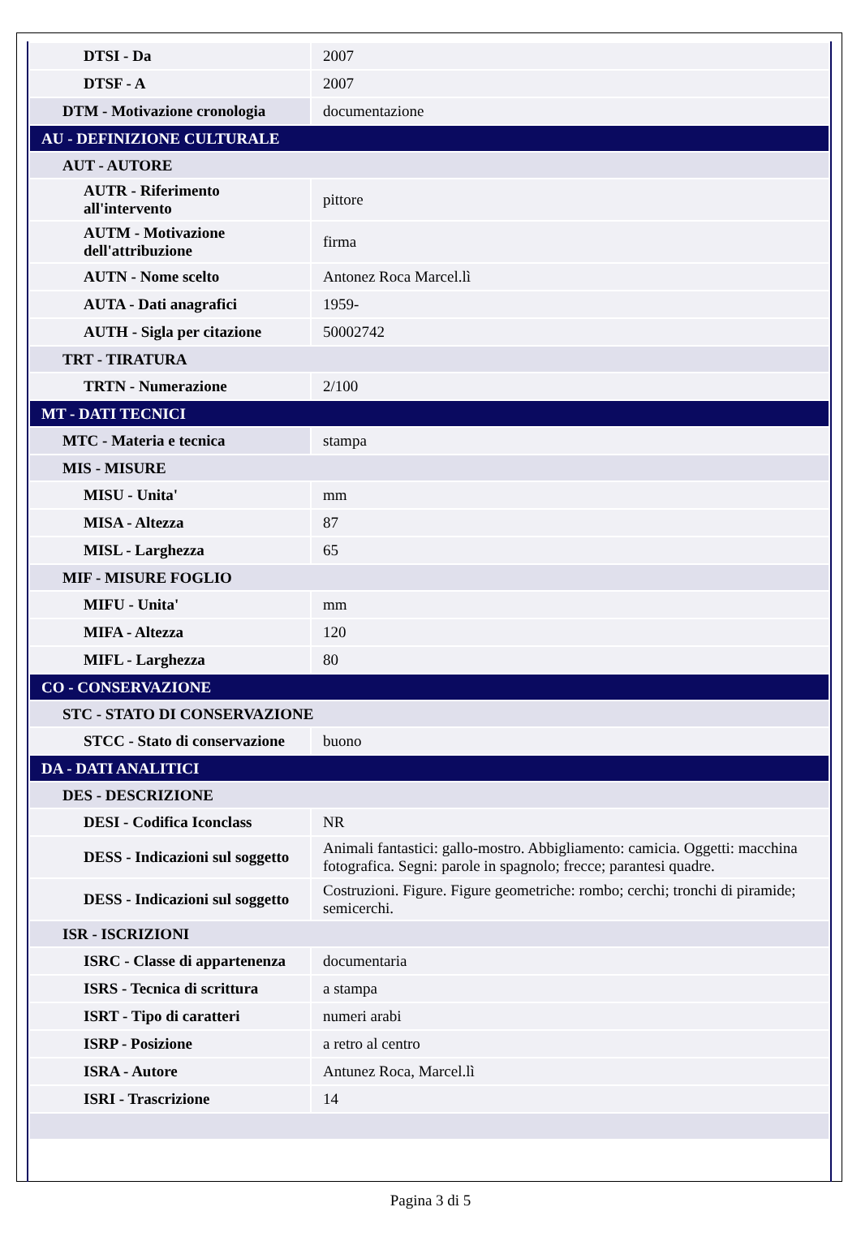| DTSI - Da | 2007 |
| DTSF - A | 2007 |
| DTM - Motivazione cronologia | documentazione |
| AU - DEFINIZIONE CULTURALE | |
| AUT - AUTORE | |
| AUTR - Riferimento all'intervento | pittore |
| AUTM - Motivazione dell'attribuzione | firma |
| AUTN - Nome scelto | Antonez Roca Marcel.lì |
| AUTA - Dati anagrafici | 1959- |
| AUTH - Sigla per citazione | 50002742 |
| TRT - TIRATURA | |
| TRTN - Numerazione | 2/100 |
| MT - DATI TECNICI | |
| MTC - Materia e tecnica | stampa |
| MIS - MISURE | |
| MISU - Unita' | mm |
| MISA - Altezza | 87 |
| MISL - Larghezza | 65 |
| MIF - MISURE FOGLIO | |
| MIFU - Unita' | mm |
| MIFA - Altezza | 120 |
| MIFL - Larghezza | 80 |
| CO - CONSERVAZIONE | |
| STC - STATO DI CONSERVAZIONE | |
| STCC - Stato di conservazione | buono |
| DA - DATI ANALITICI | |
| DES - DESCRIZIONE | |
| DESI - Codifica Iconclass | NR |
| DESS - Indicazioni sul soggetto | Animali fantastici: gallo-mostro. Abbigliamento: camicia. Oggetti: macchina fotografica. Segni: parole in spagnolo; frecce; parantesi quadre. |
| DESS - Indicazioni sul soggetto | Costruzioni. Figure. Figure geometriche: rombo; cerchi; tronchi di piramide; semicerchi. |
| ISR - ISCRIZIONI | |
| ISRC - Classe di appartenenza | documentaria |
| ISRS - Tecnica di scrittura | a stampa |
| ISRT - Tipo di caratteri | numeri arabi |
| ISRP - Posizione | a retro al centro |
| ISRA - Autore | Antunez Roca, Marcel.lì |
| ISRI - Trascrizione | 14 |
Pagina 3 di 5